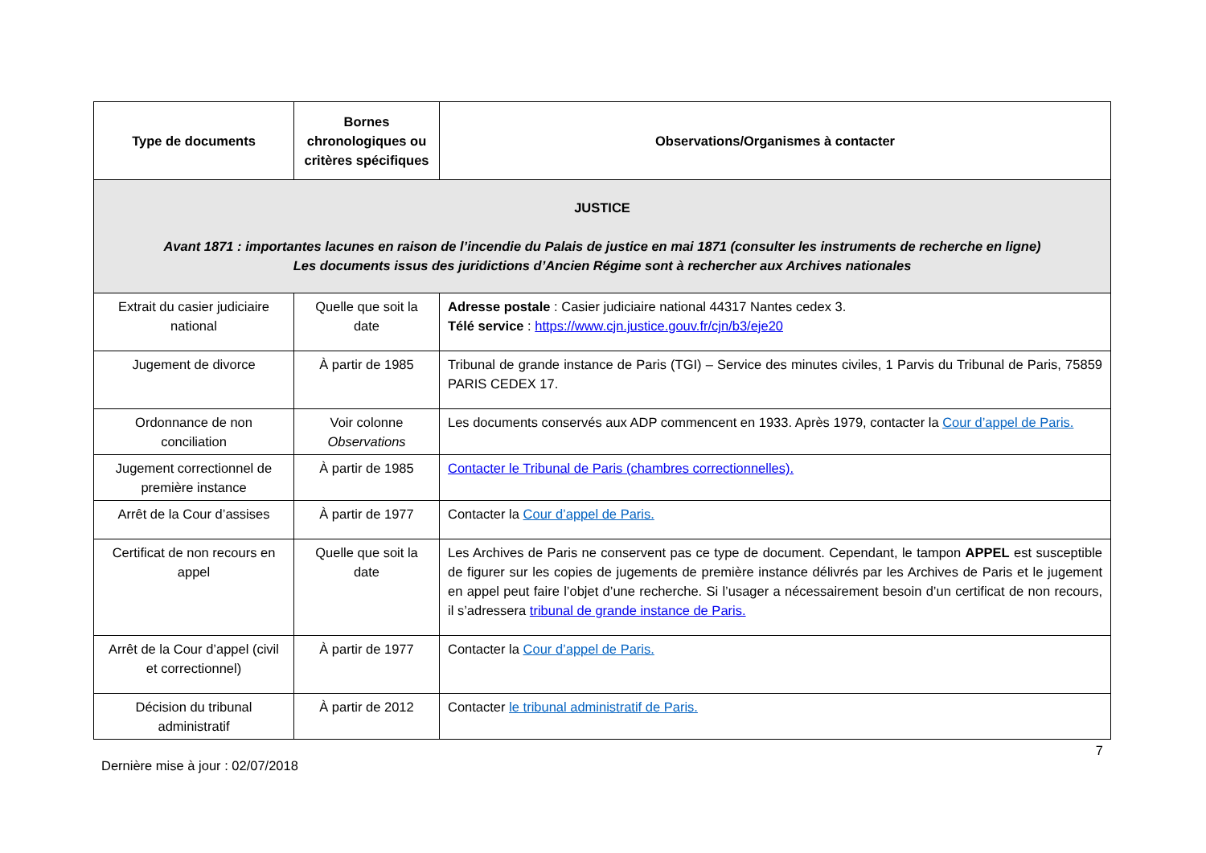| Type de documents | Bornes chronologiques ou critères spécifiques | Observations/Organismes à contacter |
| --- | --- | --- |
| JUSTICE Avant 1871 : importantes lacunes en raison de l’incendie du Palais de justice en mai 1871 (consulter les instruments de recherche en ligne) Les documents issus des juridictions d’Ancien Régime sont à rechercher aux Archives nationales | | |
| Extrait du casier judiciaire national | Quelle que soit la date | Adresse postale : Casier judiciaire national 44317 Nantes cedex 3. Télé service : https://www.cjn.justice.gouv.fr/cjn/b3/eje20 |
| Jugement de divorce | À partir de 1985 | Tribunal de grande instance de Paris (TGI) – Service des minutes civiles, 1 Parvis du Tribunal de Paris, 75859 PARIS CEDEX 17. |
| Ordonnance de non conciliation | Voir colonne Observations | Les documents conservés aux ADP commencent en 1933. Après 1979, contacter la Cour d’appel de Paris. |
| Jugement correctionnel de première instance | À partir de 1985 | Contacter le Tribunal de Paris (chambres correctionnelles). |
| Arrêt de la Cour d’assises | À partir de 1977 | Contacter la Cour d’appel de Paris. |
| Certificat de non recours en appel | Quelle que soit la date | Les Archives de Paris ne conservent pas ce type de document. Cependant, le tampon APPEL est susceptible de figurer sur les copies de jugements de première instance délivrés par les Archives de Paris et le jugement en appel peut faire l’objet d’une recherche. Si l’usager a nécessairement besoin d’un certificat de non recours, il s’adressera tribunal de grande instance de Paris. |
| Arrêt de la Cour d’appel (civil et correctionnel) | À partir de 1977 | Contacter la Cour d’appel de Paris. |
| Décision du tribunal administratif | À partir de 2012 | Contacter le tribunal administratif de Paris. |
7
Dernière mise à jour : 02/07/2018